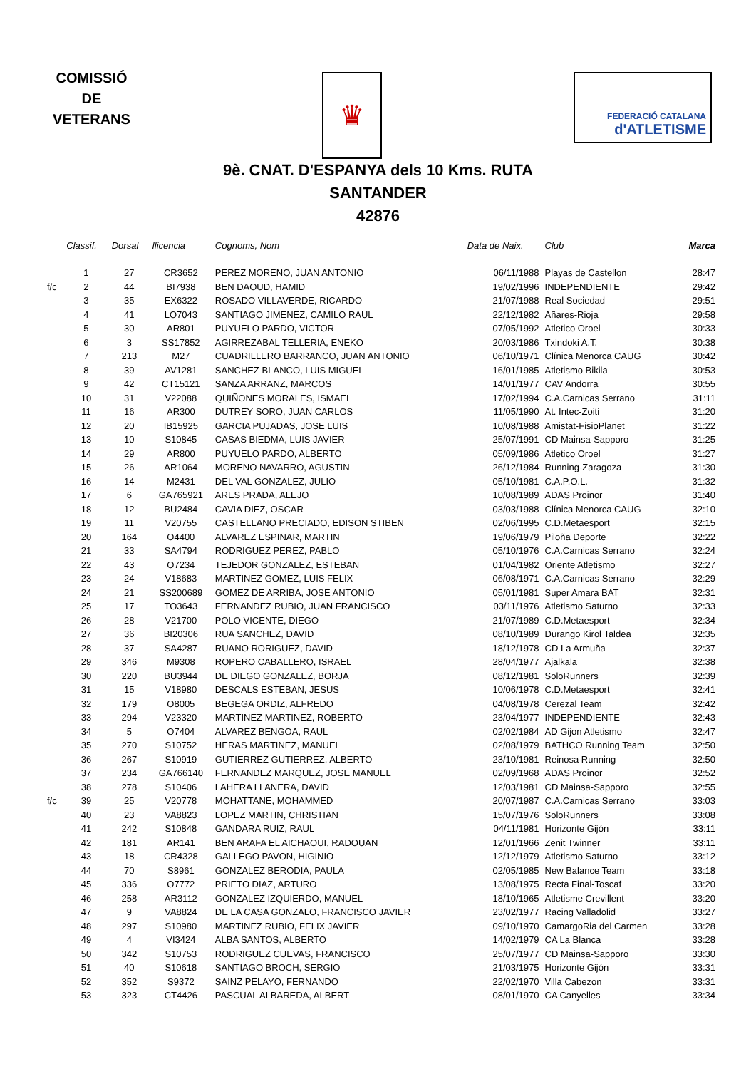COMISSIÓ
DE
VETERANS
♛
FEDERACIÓ CATALANA
d'ATLETISME
9è. CNAT. D'ESPANYA dels 10 Kms. RUTA
SANTANDER
42876
| | Classif. | Dorsal | llicencia | Cognoms, Nom | Data de Naix. | Club | Marca |
| --- | --- | --- | --- | --- | --- | --- | --- |
| | 1 | 27 | CR3652 | PEREZ MORENO, JUAN ANTONIO | 06/11/1988 | Playas de Castellon | 28:47 |
| f/c | 2 | 44 | BI7938 | BEN DAOUD, HAMID | 19/02/1996 | INDEPENDIENTE | 29:42 |
| | 3 | 35 | EX6322 | ROSADO VILLAVERDE, RICARDO | 21/07/1988 | Real Sociedad | 29:51 |
| | 4 | 41 | LO7043 | SANTIAGO JIMENEZ, CAMILO RAUL | 22/12/1982 | Añares-Rioja | 29:58 |
| | 5 | 30 | AR801 | PUYUELO PARDO, VICTOR | 07/05/1992 | Atletico Oroel | 30:33 |
| | 6 | 3 | SS17852 | AGIRREZABAL TELLERIA, ENEKO | 20/03/1986 | Txindoki A.T. | 30:38 |
| | 7 | 213 | M27 | CUADRILLERO BARRANCO, JUAN ANTONIO | 06/10/1971 | Clínica Menorca CAUG | 30:42 |
| | 8 | 39 | AV1281 | SANCHEZ BLANCO, LUIS MIGUEL | 16/01/1985 | Atletismo Bikila | 30:53 |
| | 9 | 42 | CT15121 | SANZA ARRANZ, MARCOS | 14/01/1977 | CAV Andorra | 30:55 |
| | 10 | 31 | V22088 | QUIÑONES MORALES, ISMAEL | 17/02/1994 | C.A.Carnicas Serrano | 31:11 |
| | 11 | 16 | AR300 | DUTREY SORO, JUAN CARLOS | 11/05/1990 | At. Intec-Zoiti | 31:20 |
| | 12 | 20 | IB15925 | GARCIA PUJADAS, JOSE LUIS | 10/08/1988 | Amistat-FisioPlanet | 31:22 |
| | 13 | 10 | S10845 | CASAS BIEDMA, LUIS JAVIER | 25/07/1991 | CD Mainsa-Sapporo | 31:25 |
| | 14 | 29 | AR800 | PUYUELO PARDO, ALBERTO | 05/09/1986 | Atletico Oroel | 31:27 |
| | 15 | 26 | AR1064 | MORENO NAVARRO, AGUSTIN | 26/12/1984 | Running-Zaragoza | 31:30 |
| | 16 | 14 | M2431 | DEL VAL GONZALEZ, JULIO | 05/10/1981 | C.A.P.O.L. | 31:32 |
| | 17 | 6 | GA765921 | ARES PRADA, ALEJO | 10/08/1989 | ADAS Proinor | 31:40 |
| | 18 | 12 | BU2484 | CAVIA DIEZ, OSCAR | 03/03/1988 | Clínica Menorca CAUG | 32:10 |
| | 19 | 11 | V20755 | CASTELLANO PRECIADO, EDISON STIBEN | 02/06/1995 | C.D.Metaesport | 32:15 |
| | 20 | 164 | O4400 | ALVAREZ ESPINAR, MARTIN | 19/06/1979 | Piloña Deporte | 32:22 |
| | 21 | 33 | SA4794 | RODRIGUEZ PEREZ, PABLO | 05/10/1976 | C.A.Carnicas Serrano | 32:24 |
| | 22 | 43 | O7234 | TEJEDOR GONZALEZ, ESTEBAN | 01/04/1982 | Oriente Atletismo | 32:27 |
| | 23 | 24 | V18683 | MARTINEZ GOMEZ, LUIS FELIX | 06/08/1971 | C.A.Carnicas Serrano | 32:29 |
| | 24 | 21 | SS200689 | GOMEZ DE ARRIBA, JOSE ANTONIO | 05/01/1981 | Super Amara BAT | 32:31 |
| | 25 | 17 | TO3643 | FERNANDEZ RUBIO, JUAN FRANCISCO | 03/11/1976 | Atletismo Saturno | 32:33 |
| | 26 | 28 | V21700 | POLO VICENTE, DIEGO | 21/07/1989 | C.D.Metaesport | 32:34 |
| | 27 | 36 | BI20306 | RUA SANCHEZ, DAVID | 08/10/1989 | Durango Kirol Taldea | 32:35 |
| | 28 | 37 | SA4287 | RUANO RORIGUEZ, DAVID | 18/12/1978 | CD La Armuña | 32:37 |
| | 29 | 346 | M9308 | ROPERO CABALLERO, ISRAEL | 28/04/1977 | Ajalkala | 32:38 |
| | 30 | 220 | BU3944 | DE DIEGO GONZALEZ, BORJA | 08/12/1981 | SoloRunners | 32:39 |
| | 31 | 15 | V18980 | DESCALS ESTEBAN, JESUS | 10/06/1978 | C.D.Metaesport | 32:41 |
| | 32 | 179 | O8005 | BEGEGA ORDIZ, ALFREDO | 04/08/1978 | Cerezal Team | 32:42 |
| | 33 | 294 | V23320 | MARTINEZ MARTINEZ, ROBERTO | 23/04/1977 | INDEPENDIENTE | 32:43 |
| | 34 | 5 | O7404 | ALVAREZ BENGOA, RAUL | 02/02/1984 | AD Gijon Atletismo | 32:47 |
| | 35 | 270 | S10752 | HERAS MARTINEZ, MANUEL | 02/08/1979 | BATHCO Running Team | 32:50 |
| | 36 | 267 | S10919 | GUTIERREZ GUTIERREZ, ALBERTO | 23/10/1981 | Reinosa Running | 32:50 |
| | 37 | 234 | GA766140 | FERNANDEZ MARQUEZ, JOSE MANUEL | 02/09/1968 | ADAS Proinor | 32:52 |
| | 38 | 278 | S10406 | LAHERA LLANERA, DAVID | 12/03/1981 | CD Mainsa-Sapporo | 32:55 |
| f/c | 39 | 25 | V20778 | MOHATTANE, MOHAMMED | 20/07/1987 | C.A.Carnicas Serrano | 33:03 |
| | 40 | 23 | VA8823 | LOPEZ MARTIN, CHRISTIAN | 15/07/1976 | SoloRunners | 33:08 |
| | 41 | 242 | S10848 | GANDARA RUIZ, RAUL | 04/11/1981 | Horizonte Gijón | 33:11 |
| | 42 | 181 | AR141 | BEN ARAFA EL AICHAOUI, RADOUAN | 12/01/1966 | Zenit Twinner | 33:11 |
| | 43 | 18 | CR4328 | GALLEGO PAVON, HIGINIO | 12/12/1979 | Atletismo Saturno | 33:12 |
| | 44 | 70 | S8961 | GONZALEZ BERODIA, PAULA | 02/05/1985 | New Balance Team | 33:18 |
| | 45 | 336 | O7772 | PRIETO DIAZ, ARTURO | 13/08/1975 | Recta Final-Toscaf | 33:20 |
| | 46 | 258 | AR3112 | GONZALEZ IZQUIERDO, MANUEL | 18/10/1965 | Atletisme Crevillent | 33:20 |
| | 47 | 9 | VA8824 | DE LA CASA GONZALO, FRANCISCO JAVIER | 23/02/1977 | Racing Valladolid | 33:27 |
| | 48 | 297 | S10980 | MARTINEZ RUBIO, FELIX JAVIER | 09/10/1970 | CamargoRia del Carmen | 33:28 |
| | 49 | 4 | VI3424 | ALBA SANTOS, ALBERTO | 14/02/1979 | CA La Blanca | 33:28 |
| | 50 | 342 | S10753 | RODRIGUEZ CUEVAS, FRANCISCO | 25/07/1977 | CD Mainsa-Sapporo | 33:30 |
| | 51 | 40 | S10618 | SANTIAGO BROCH, SERGIO | 21/03/1975 | Horizonte Gijón | 33:31 |
| | 52 | 352 | S9372 | SAINZ PELAYO, FERNANDO | 22/02/1970 | Villa Cabezon | 33:31 |
| | 53 | 323 | CT4426 | PASCUAL ALBAREDA, ALBERT | 08/01/1970 | CA Canyelles | 33:34 |